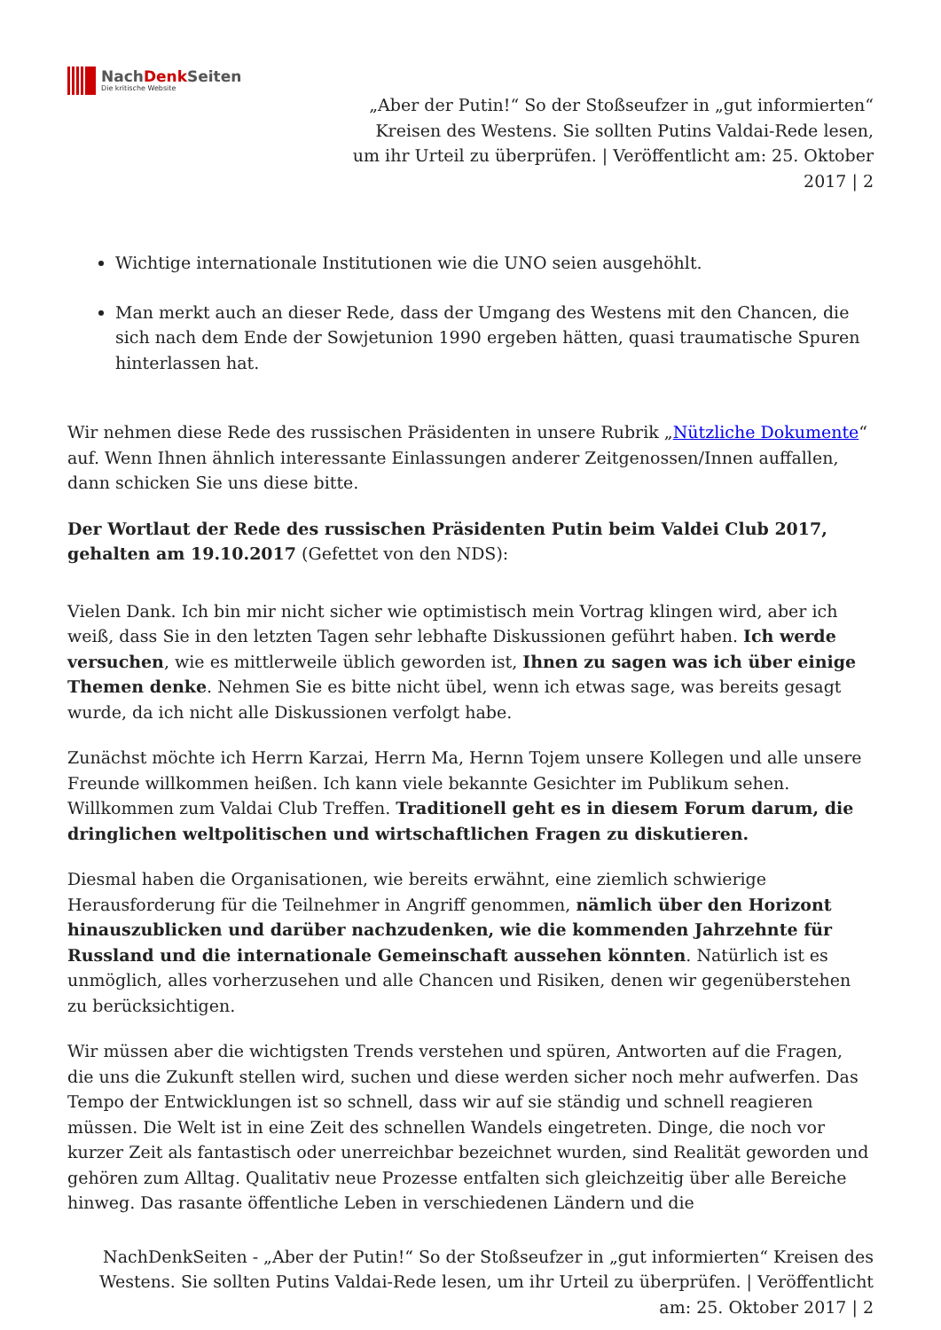NachDenk Seiten
Die kritische Website
„Aber der Putin!“ So der Stoßseufzer in „gut informierten“ Kreisen des Westens. Sie sollten Putins Valdai-Rede lesen, um ihr Urteil zu überprüfen. | Veröffentlicht am: 25. Oktober 2017 | 2
Wichtige internationale Institutionen wie die UNO seien ausgehöhlt.
Man merkt auch an dieser Rede, dass der Umgang des Westens mit den Chancen, die sich nach dem Ende der Sowjetunion 1990 ergeben hätten, quasi traumatische Spuren hinterlassen hat.
Wir nehmen diese Rede des russischen Präsidenten in unsere Rubrik „Nützliche Dokumente“ auf. Wenn Ihnen ähnlich interessante Einlassungen anderer Zeitgenossen/Innen auffallen, dann schicken Sie uns diese bitte.
Der Wortlaut der Rede des russischen Präsidenten Putin beim Valdei Club 2017, gehalten am 19.10.2017 (Gefettet von den NDS):
Vielen Dank. Ich bin mir nicht sicher wie optimistisch mein Vortrag klingen wird, aber ich weiß, dass Sie in den letzten Tagen sehr lebhafte Diskussionen geführt haben. Ich werde versuchen, wie es mittlerweile üblich geworden ist, Ihnen zu sagen was ich über einige Themen denke. Nehmen Sie es bitte nicht übel, wenn ich etwas sage, was bereits gesagt wurde, da ich nicht alle Diskussionen verfolgt habe.
Zunächst möchte ich Herrn Karzai, Herrn Ma, Hernn Tojem unsere Kollegen und alle unsere Freunde willkommen heißen. Ich kann viele bekannte Gesichter im Publikum sehen. Willkommen zum Valdai Club Treffen. Traditionell geht es in diesem Forum darum, die dringlichen weltpolitischen und wirtschaftlichen Fragen zu diskutieren.
Diesmal haben die Organisationen, wie bereits erwähnt, eine ziemlich schwierige Herausforderung für die Teilnehmer in Angriff genommen, nämlich über den Horizont hinauszublicken und darüber nachzudenken, wie die kommenden Jahrzehnte für Russland und die internationale Gemeinschaft aussehen könnten. Natürlich ist es unmöglich, alles vorherzusehen und alle Chancen und Risiken, denen wir gegenüberstehen zu berücksichtigen.
Wir müssen aber die wichtigsten Trends verstehen und spüren, Antworten auf die Fragen, die uns die Zukunft stellen wird, suchen und diese werden sicher noch mehr aufwerfen. Das Tempo der Entwicklungen ist so schnell, dass wir auf sie ständig und schnell reagieren müssen. Die Welt ist in eine Zeit des schnellen Wandels eingetreten. Dinge, die noch vor kurzer Zeit als fantastisch oder unerreichbar bezeichnet wurden, sind Realität geworden und gehören zum Alltag. Qualitativ neue Prozesse entfalten sich gleichzeitig über alle Bereiche hinweg. Das rasante öffentliche Leben in verschiedenen Ländern und die
NachDenkSeiten - „Aber der Putin!“ So der Stoßseufzer in „gut informierten“ Kreisen des Westens. Sie sollten Putins Valdai-Rede lesen, um ihr Urteil zu überprüfen. | Veröffentlicht am: 25. Oktober 2017 | 2